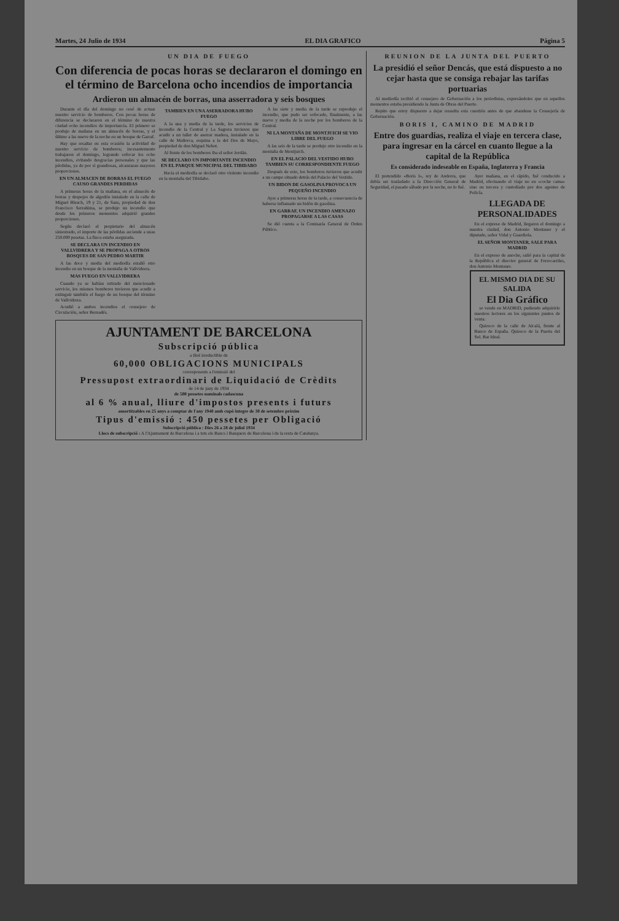Martes, 24 Julio de 1934 EL DIA GRAFICO Página 5
UN DIA DE FUEGO
Con diferencia de pocas horas se declararon el domingo en el término de Barcelona ocho incendios de importancia
Ardieron un almacén de borras, una asserradora y seis bosques
Durante el día del domingo no cesó de actuar nuestro servicio de bomberos. Con pocas horas de diferencia se declararon en el término de nuestra ciudad ocho incendios de importancia. El primero se produjo de mañana en un almacén de borras, y el último a las nueve de la noche en un bosque de Garraf.
Hay que resaltar en esta ocasión la actividad de nuestro servicio de bomberos; incesantemente trabajaron el domingo, logrando sofocar los ocho incendios, evitando desgracias personales y que las pérdidas, ya de por sí grandiosas, alcanzaran mayores proporciones.
EN UN ALMACEN DE BORRAS EL FUEGO CAUSO GRANDES PERDIDAS
A primeras horas de la mañana, en el almacén de borras y despojos de algodón instalado en la calle de Miguel Bleach, 19 y 21, de Sans, propiedad de don Francisco Serrahima, se produjo un incendio que desde los primeros momentos adquirió grandes proporciones.
Según declaró el propietario del almacén siniestrado, el importe de las pérdidas asciende a unas 250.000 pesetas. La finca estaba asegurada.
SE DECLARA UN INCENDIO EN VALLVIDRERA Y SE PROPAGA A OTROS BOSQUES DE SAN PEDRO MARTIR
A las doce y media del mediodía estalló otro incendio en un bosque de la montaña de Vallvidrera.
MAS FUEGO EN VALLVIDRERA
Cuando ya se habían retirado del mencionado servicio, los mismos bomberos tuvieron que acudir a extinguir también el fuego de un bosque del término de Vallvidrera.
Acudió a ambos incendios el consejero de Circulación, señor Bernadés.
TAMBIEN EN UNA ASERRADORA HUBO FUEGO
A la una y media de la tarde, los servicios de incendio de la Central y La Sagrera tuvieron que acudir a un taller de aserrar madera, instalado en la calle de Mallorca, esquina a la del Dos de Mayo, propiedad de don Miguel Nebot.
Al frente de los bomberos iba el señor Jordán.
SE DECLARO UN IMPORTANTE INCENDIO EN EL PARQUE MUNICIPAL DEL TIBIDABO
Hacia el mediodía se declaró otro violento incendio en la montaña del Tibidabo.
A las siete y media de la tarde se reprodujo el incendio, que pudo ser sofocado, finalmente, a las nueve y media de la noche por los bomberos de la Central.
NI LA MONTAÑA DE MONTJUICH SE VIO LIBRE DEL FUEGO
A las seis de la tarde se produjo otro incendio en la montaña de Montjuich.
EN EL PALACIO DEL VESTIDO HUBO TAMBIEN SU CORRESPONDIENTE FUEGO
Después de esto, los bomberos tuvieron que acudir a un campo situado detrás del Palacio del Vestido.
UN BIDON DE GASOLINA PROVOCA UN PEQUEÑO INCENDIO
Ayer a primeras horas de la tarde, a consecuencia de haberse inflamado un bidón de gasolina.
EN GARRAF, UN INCENDIO AMENAZO PROPAGARSE A LAS CASAS
Se dió cuenta a la Comisaría General de Orden Público.
AJUNTAMENT DE BARCELONA
Subscripció pública
a títol irreductible de
60,000 OBLIGACIONS MUNICIPALS
corresponents a l'emissió del
Pressupost extraordinari de Liquidació de Crèdits
de 14 de juny de 1934
de 500 pessetes nominals cadascuna
al 6 % anual, lliure d'impostos presents i futurs
amortitzables en 25 anys a comptar de l'any 1940 amb cupó íntegre de 30 de setembre pròxim
Tipus d'emissió : 450 pessetes per Obligació
Subscripció pública : Dies 26 a 28 de juliol 1934
Llocs de subscripció : A l'Ajuntament de Barcelona i a tots els Bancs i Banquers de Barcelona i de la resta de Catalunya.
REUNION DE LA JUNTA DEL PUERTO
La presidió el señor Dencás, que está dispuesto a no cejar hasta que se consiga rebajar las tarifas portuarias
Al mediodía recibió el consejero de Gobernación a los periodistas, expresándoles que en aquellos momentos estaba presidiendo la Junta de Obras del Puerto.
Repito que estoy dispuesto a dejar resuelta esta cuestión antes de que abandone la Consejería de Gobernación.
BORIS I, CAMINO DE MADRID
Entre dos guardias, realiza el viaje en tercera clase, para ingresar en la cárcel en cuanto llegue a la capital de la República
Es considerado indeseable en España, Inglaterra y Francia
El pretendido «Boris I», rey de Andorra, que debía ser trasladado a la Dirección General de Seguridad, el pasado sábado por la noche, no lo fué.
Ayer mañana, en el rápido, fué conducido a Madrid, efectuando el viaje no en «coche cama» sino en tercera y custodiado por dos agentes de Policía.
LLEGADA DE PERSONALIDADES
En el expreso de Madrid, llegaron el domingo a nuestra ciudad, don Antonio Montaner y el diputado, señor Vidal y Guardiola.
EL SEÑOR MONTANER, SALE PARA MADRID
En el expreso de anoche, salió para la capital de la República el director general de Ferrocarriles, don Antonio Montaner.
EL MISMO DIA DE SU SALIDA
El Dia Gráfico
se vende en MADRID, pudiendo adquirirlo nuestros lectores en los siguientes puntos de venta:
Quiosco de la calle de Alcalá, frente al Banco de España. Quiosco de la Puerta del Sol. Bar Ideal.